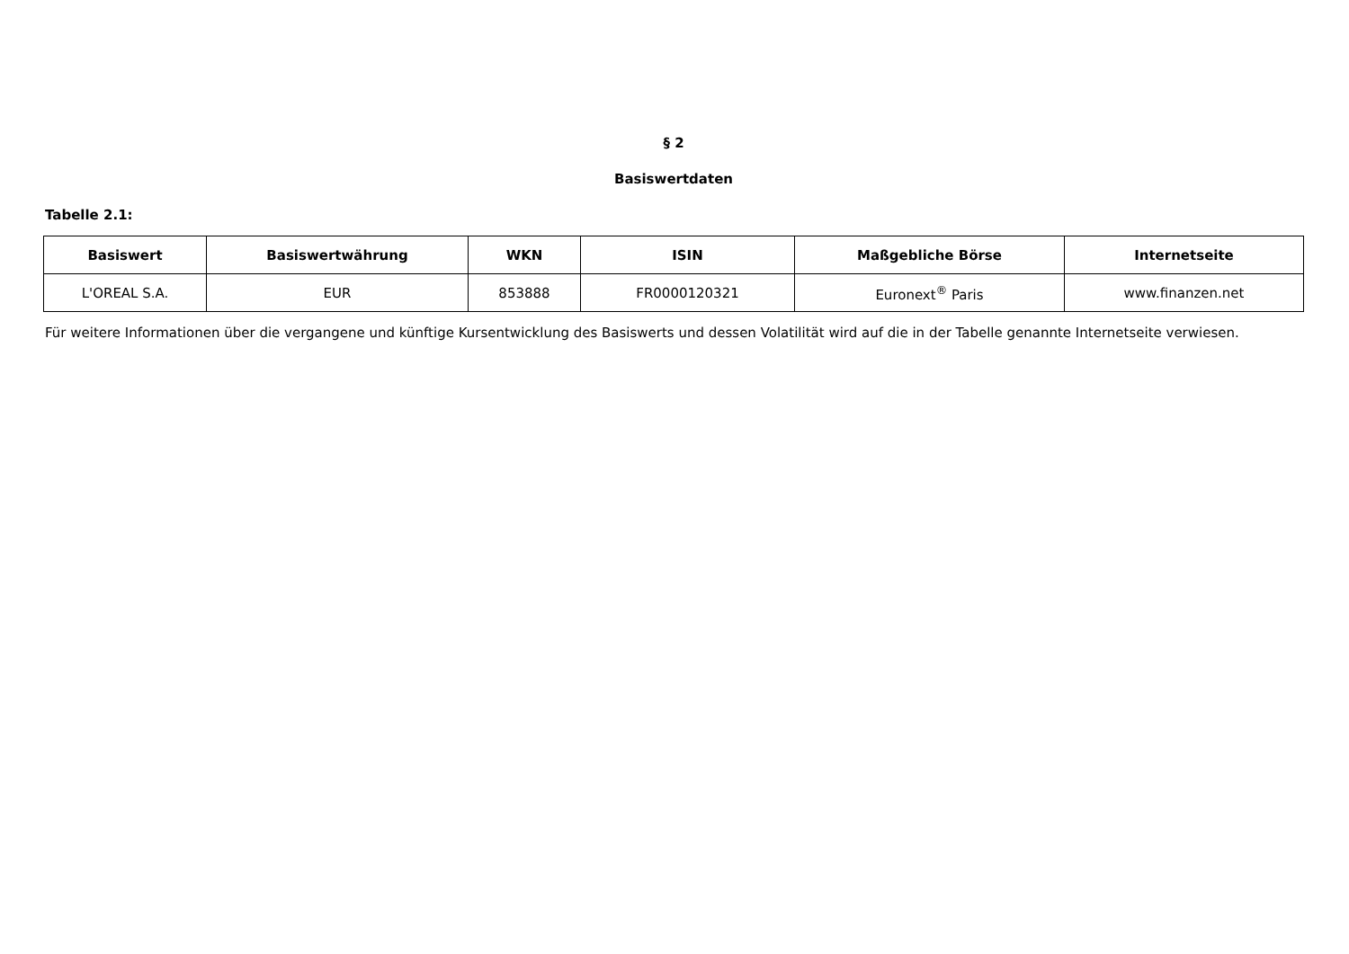§ 2
Basiswertdaten
Tabelle 2.1:
| Basiswert | Basiswertwährung | WKN | ISIN | Maßgebliche Börse | Internetseite |
| --- | --- | --- | --- | --- | --- |
| L'OREAL S.A. | EUR | 853888 | FR0000120321 | Euronext<sup>®</sup> Paris | www.finanzen.net |
Für weitere Informationen über die vergangene und künftige Kursentwicklung des Basiswerts und dessen Volatilität wird auf die in der Tabelle genannte Internetseite verwiesen.